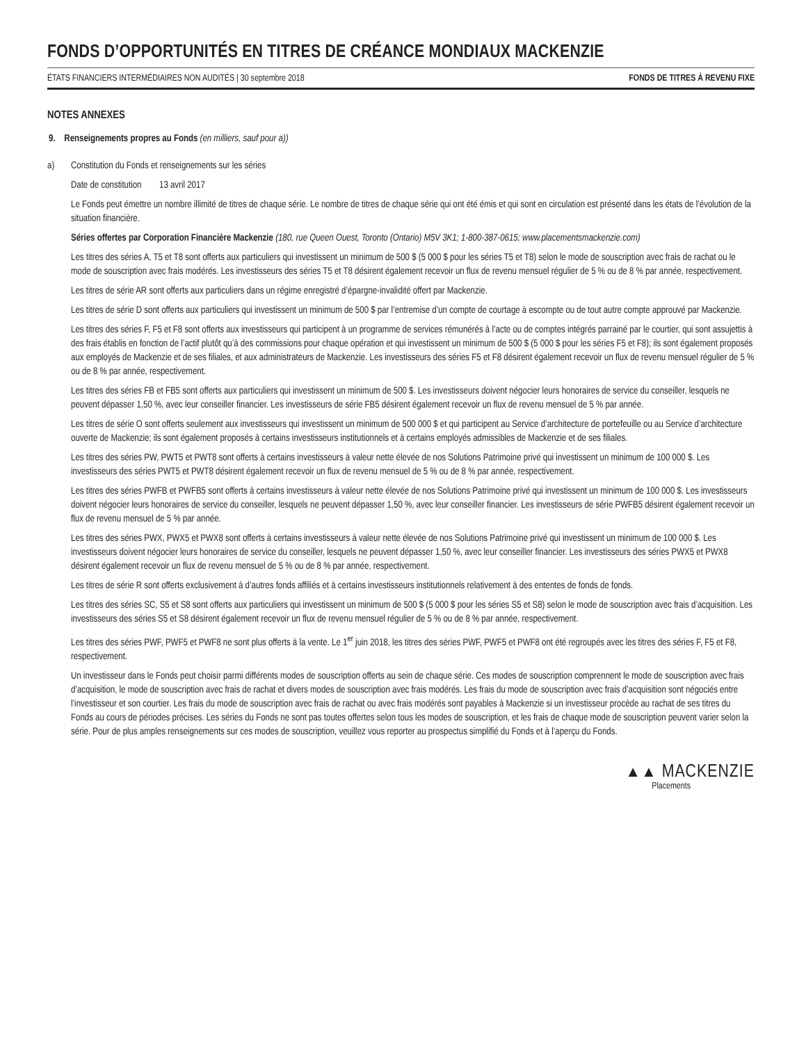FONDS D’OPPORTUNITÉS EN TITRES DE CRÉANCE MONDIAUX MACKENZIE
ÉTATS FINANCIERS INTERMÉDIAIRES NON AUDITÉS | 30 septembre 2018 FONDS DE TITRES À REVENU FIXE
NOTES ANNEXES
9. Renseignements propres au Fonds (en milliers, sauf pour a))
a) Constitution du Fonds et renseignements sur les séries
Date de constitution 13 avril 2017
Le Fonds peut émettre un nombre illimité de titres de chaque série. Le nombre de titres de chaque série qui ont été émis et qui sont en circulation est présenté dans les états de l’évolution de la situation financière.
Séries offertes par Corporation Financière Mackenzie (180, rue Queen Ouest, Toronto (Ontario) M5V 3K1; 1-800-387-0615; www.placementsmackenzie.com)
Les titres des séries A, T5 et T8 sont offerts aux particuliers qui investissent un minimum de 500 $ (5 000 $ pour les séries T5 et T8) selon le mode de souscription avec frais de rachat ou le mode de souscription avec frais modérés. Les investisseurs des séries T5 et T8 désirent également recevoir un flux de revenu mensuel régulier de 5 % ou de 8 % par année, respectivement.
Les titres de série AR sont offerts aux particuliers dans un régime enregistré d’épargne-invalidité offert par Mackenzie.
Les titres de série D sont offerts aux particuliers qui investissent un minimum de 500 $ par l’entremise d’un compte de courtage à escompte ou de tout autre compte approuvé par Mackenzie.
Les titres des séries F, F5 et F8 sont offerts aux investisseurs qui participent à un programme de services rémunérés à l’acte ou de comptes intégrés parrainé par le courtier, qui sont assujettis à des frais établis en fonction de l’actif plutôt qu’à des commissions pour chaque opération et qui investissent un minimum de 500 $ (5 000 $ pour les séries F5 et F8); ils sont également proposés aux employés de Mackenzie et de ses filiales, et aux administrateurs de Mackenzie. Les investisseurs des séries F5 et F8 désirent également recevoir un flux de revenu mensuel régulier de 5 % ou de 8 % par année, respectivement.
Les titres des séries FB et FB5 sont offerts aux particuliers qui investissent un minimum de 500 $. Les investisseurs doivent négocier leurs honoraires de service du conseiller, lesquels ne peuvent dépasser 1,50 %, avec leur conseiller financier. Les investisseurs de série FB5 désirent également recevoir un flux de revenu mensuel de 5 % par année.
Les titres de série O sont offerts seulement aux investisseurs qui investissent un minimum de 500 000 $ et qui participent au Service d’architecture de portefeuille ou au Service d’architecture ouverte de Mackenzie; ils sont également proposés à certains investisseurs institutionnels et à certains employés admissibles de Mackenzie et de ses filiales.
Les titres des séries PW, PWT5 et PWT8 sont offerts à certains investisseurs à valeur nette élevée de nos Solutions Patrimoine privé qui investissent un minimum de 100 000 $. Les investisseurs des séries PWT5 et PWT8 désirent également recevoir un flux de revenu mensuel de 5 % ou de 8 % par année, respectivement.
Les titres des séries PWFB et PWFB5 sont offerts à certains investisseurs à valeur nette élevée de nos Solutions Patrimoine privé qui investissent un minimum de 100 000 $. Les investisseurs doivent négocier leurs honoraires de service du conseiller, lesquels ne peuvent dépasser 1,50 %, avec leur conseiller financier. Les investisseurs de série PWFB5 désirent également recevoir un flux de revenu mensuel de 5 % par année.
Les titres des séries PWX, PWX5 et PWX8 sont offerts à certains investisseurs à valeur nette élevée de nos Solutions Patrimoine privé qui investissent un minimum de 100 000 $. Les investisseurs doivent négocier leurs honoraires de service du conseiller, lesquels ne peuvent dépasser 1,50 %, avec leur conseiller financier. Les investisseurs des séries PWX5 et PWX8 désirent également recevoir un flux de revenu mensuel de 5 % ou de 8 % par année, respectivement.
Les titres de série R sont offerts exclusivement à d’autres fonds affiliés et à certains investisseurs institutionnels relativement à des ententes de fonds de fonds.
Les titres des séries SC, S5 et S8 sont offerts aux particuliers qui investissent un minimum de 500 $ (5 000 $ pour les séries S5 et S8) selon le mode de souscription avec frais d’acquisition. Les investisseurs des séries S5 et S8 désirent également recevoir un flux de revenu mensuel régulier de 5 % ou de 8 % par année, respectivement.
Les titres des séries PWF, PWF5 et PWF8 ne sont plus offerts à la vente. Le 1<sup>er</sup> juin 2018, les titres des séries PWF, PWF5 et PWF8 ont été regroupés avec les titres des séries F, F5 et F8, respectivement.
Un investisseur dans le Fonds peut choisir parmi différents modes de souscription offerts au sein de chaque série. Ces modes de souscription comprennent le mode de souscription avec frais d’acquisition, le mode de souscription avec frais de rachat et divers modes de souscription avec frais modérés. Les frais du mode de souscription avec frais d’acquisition sont négociés entre l’investisseur et son courtier. Les frais du mode de souscription avec frais de rachat ou avec frais modérés sont payables à Mackenzie si un investisseur procède au rachat de ses titres du Fonds au cours de périodes précises. Les séries du Fonds ne sont pas toutes offertes selon tous les modes de souscription, et les frais de chaque mode de souscription peuvent varier selon la série. Pour de plus amples renseignements sur ces modes de souscription, veuillez vous reporter au prospectus simplifié du Fonds et à l’aperçu du Fonds.
▲▲ MACKENZIE
Placements